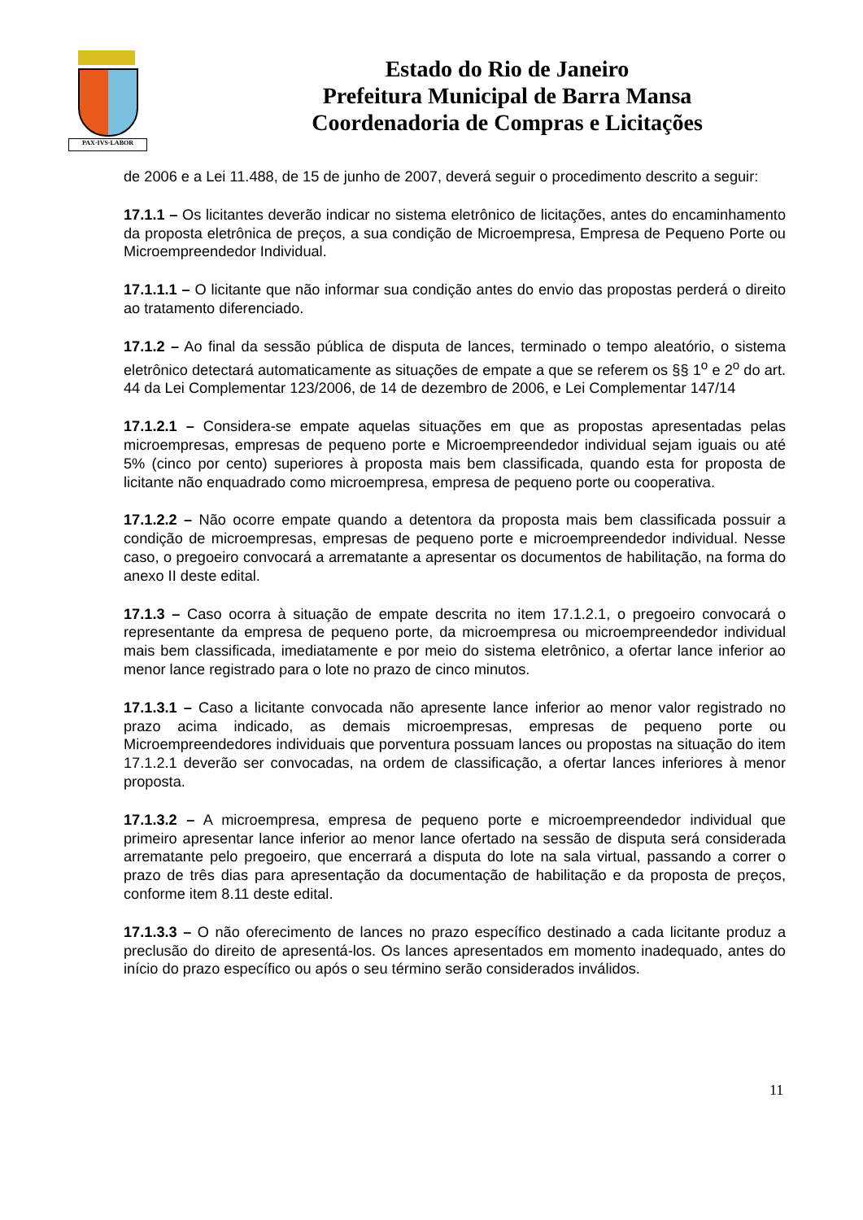PAX·IVS·LABOR
Estado do Rio de Janeiro
Prefeitura Municipal de Barra Mansa
Coordenadoria de Compras e Licitações
de 2006 e a Lei 11.488, de 15 de junho de 2007, deverá seguir o procedimento descrito a seguir:
17.1.1 – Os licitantes deverão indicar no sistema eletrônico de licitações, antes do encaminhamento da proposta eletrônica de preços, a sua condição de Microempresa, Empresa de Pequeno Porte ou Microempreendedor Individual.
17.1.1.1 – O licitante que não informar sua condição antes do envio das propostas perderá o direito ao tratamento diferenciado.
17.1.2 – Ao final da sessão pública de disputa de lances, terminado o tempo aleatório, o sistema eletrônico detectará automaticamente as situações de empate a que se referem os §§ 1<sup>o</sup> e 2<sup>o</sup> do art. 44 da Lei Complementar 123/2006, de 14 de dezembro de 2006, e Lei Complementar 147/14
17.1.2.1 – Considera-se empate aquelas situações em que as propostas apresentadas pelas microempresas, empresas de pequeno porte e Microempreendedor individual sejam iguais ou até 5% (cinco por cento) superiores à proposta mais bem classificada, quando esta for proposta de licitante não enquadrado como microempresa, empresa de pequeno porte ou cooperativa.
17.1.2.2 – Não ocorre empate quando a detentora da proposta mais bem classificada possuir a condição de microempresas, empresas de pequeno porte e microempreendedor individual. Nesse caso, o pregoeiro convocará a arrematante a apresentar os documentos de habilitação, na forma do anexo II deste edital.
17.1.3 – Caso ocorra à situação de empate descrita no item 17.1.2.1, o pregoeiro convocará o representante da empresa de pequeno porte, da microempresa ou microempreendedor individual mais bem classificada, imediatamente e por meio do sistema eletrônico, a ofertar lance inferior ao menor lance registrado para o lote no prazo de cinco minutos.
17.1.3.1 – Caso a licitante convocada não apresente lance inferior ao menor valor registrado no prazo acima indicado, as demais microempresas, empresas de pequeno porte ou Microempreendedores individuais que porventura possuam lances ou propostas na situação do item 17.1.2.1 deverão ser convocadas, na ordem de classificação, a ofertar lances inferiores à menor proposta.
17.1.3.2 – A microempresa, empresa de pequeno porte e microempreendedor individual que primeiro apresentar lance inferior ao menor lance ofertado na sessão de disputa será considerada arrematante pelo pregoeiro, que encerrará a disputa do lote na sala virtual, passando a correr o prazo de três dias para apresentação da documentação de habilitação e da proposta de preços, conforme item 8.11 deste edital.
17.1.3.3 – O não oferecimento de lances no prazo específico destinado a cada licitante produz a preclusão do direito de apresentá-los. Os lances apresentados em momento inadequado, antes do início do prazo específico ou após o seu término serão considerados inválidos.
11